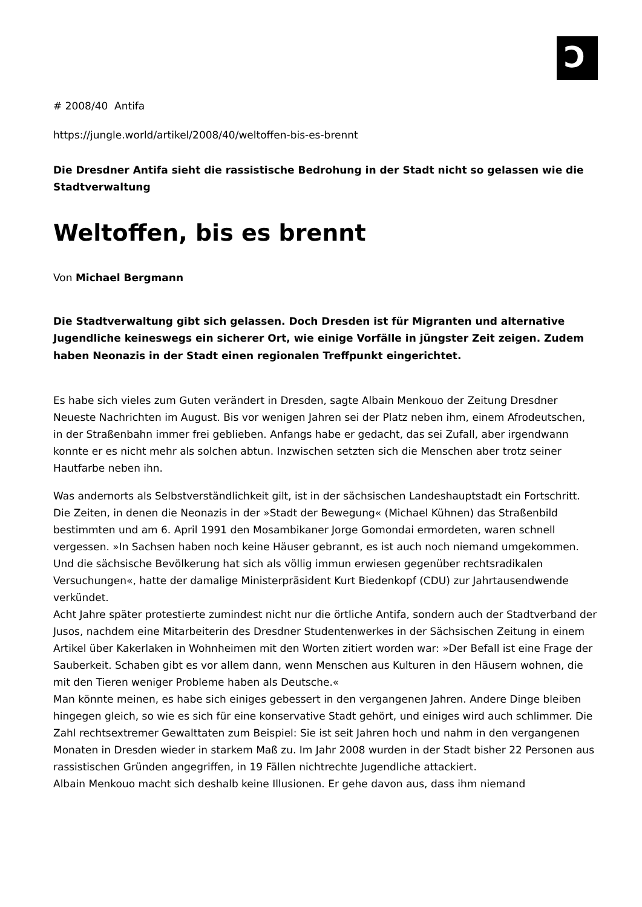Ɔ
# 2008/40 Antifa
https://jungle.world/artikel/2008/40/weltoffen-bis-es-brennt
Die Dresdner Antifa sieht die rassistische Bedrohung in der Stadt nicht so gelassen wie die Stadtverwaltung
Weltoffen, bis es brennt
Von Michael Bergmann
Die Stadtverwaltung gibt sich gelassen. Doch Dresden ist für Migranten und alternative Jugendliche keineswegs ein sicherer Ort, wie einige Vorfälle in jüngster Zeit zeigen. Zudem haben Neonazis in der Stadt einen regionalen Treffpunkt eingerichtet.
Es habe sich vieles zum Guten verändert in Dresden, sagte Albain Menkouo der Zeitung Dresdner Neueste Nachrichten im August. Bis vor wenigen Jahren sei der Platz neben ihm, einem Afrodeutschen, in der Straßenbahn immer frei geblieben. Anfangs habe er gedacht, das sei Zufall, aber irgendwann konnte er es nicht mehr als solchen abtun. Inzwischen setzten sich die Menschen aber trotz seiner Hautfarbe neben ihn.
Was andernorts als Selbstverständlichkeit gilt, ist in der sächsischen Landeshauptstadt ein Fort­schritt. Die Zeiten, in denen die Neonazis in der »Stadt der Bewegung« (Michael Kühnen) das Straßenbild bestimmten und am 6. April 1991 den Mosambikaner Jorge Gomondai ermordeten, waren schnell vergessen. »In Sachsen haben noch keine Häuser gebrannt, es ist auch noch niemand umgekommen. Und die sächsische Bevölkerung hat sich als völlig immun erwiesen gegenüber rechtsradikalen Versuchungen«, hatte der damalige Ministerpräsident Kurt Biedenkopf (CDU) zur Jahrtausendwende verkündet.
Acht Jahre später protestierte zumindest nicht nur die örtliche Antifa, sondern auch der Stadtverband der Jusos, nachdem eine Mitarbeiterin des Dresdner Studentenwerkes in der Sächsischen Zeitung in einem Artikel über Kakerlaken in Wohnheimen mit den Worten zitiert worden war: »Der Befall ist eine Frage der Sauberkeit. Schaben gibt es vor allem dann, wenn Menschen aus Kulturen in den Häusern wohnen, die mit den Tieren weniger Probleme haben als Deutsche.«
Man könnte meinen, es habe sich einiges gebessert in den vergangenen Jahren. Andere Dinge bleiben hingegen gleich, so wie es sich für eine konservative Stadt gehört, und einiges wird auch schlimmer. Die Zahl rechtsextremer Gewalttaten zum Beispiel: Sie ist seit Jahren hoch und nahm in den vergangenen Monaten in Dresden wieder in starkem Maß zu. Im Jahr 2008 wurden in der Stadt bisher 22 Personen aus rassistischen Gründen angegriffen, in 19 Fällen nichtrechte Jugendliche attackiert.
Albain Menkouo macht sich deshalb keine Illusionen. Er gehe davon aus, dass ihm niemand